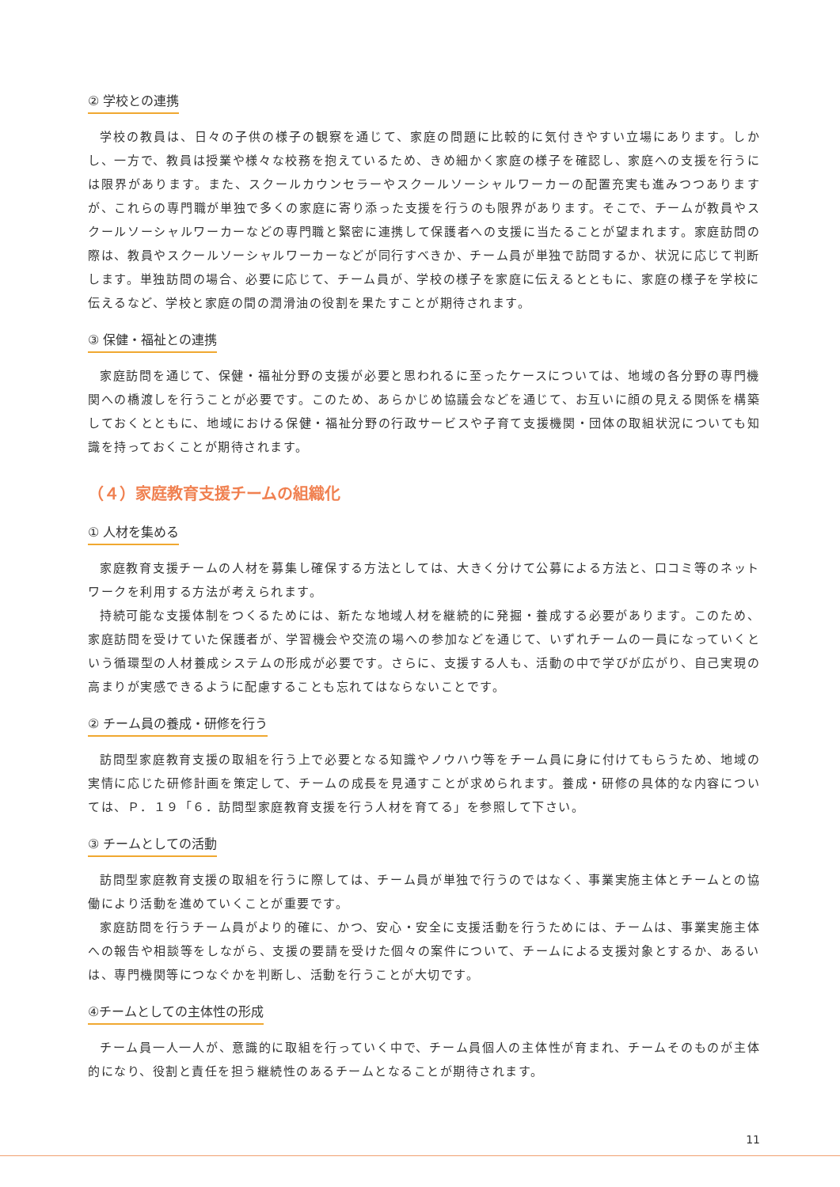② 学校との連携
学校の教員は、日々の子供の様子の観察を通じて、家庭の問題に比較的に気付きやすい立場にあります。しかし、一方で、教員は授業や様々な校務を抱えているため、きめ細かく家庭の様子を確認し、家庭への支援を行うには限界があります。また、スクールカウンセラーやスクールソーシャルワーカーの配置充実も進みつつありますが、これらの専門職が単独で多くの家庭に寄り添った支援を行うのも限界があります。そこで、チームが教員やスクールソーシャルワーカーなどの専門職と緊密に連携して保護者への支援に当たることが望まれます。家庭訪問の際は、教員やスクールソーシャルワーカーなどが同行すべきか、チーム員が単独で訪問するか、状況に応じて判断します。単独訪問の場合、必要に応じて、チーム員が、学校の様子を家庭に伝えるとともに、家庭の様子を学校に伝えるなど、学校と家庭の間の潤滑油の役割を果たすことが期待されます。
③ 保健・福祉との連携
家庭訪問を通じて、保健・福祉分野の支援が必要と思われるに至ったケースについては、地域の各分野の専門機関への橋渡しを行うことが必要です。このため、あらかじめ協議会などを通じて、お互いに顔の見える関係を構築しておくとともに、地域における保健・福祉分野の行政サービスや子育て支援機関・団体の取組状況についても知識を持っておくことが期待されます。
（４）家庭教育支援チームの組織化
① 人材を集める
家庭教育支援チームの人材を募集し確保する方法としては、大きく分けて公募による方法と、口コミ等のネットワークを利用する方法が考えられます。
持続可能な支援体制をつくるためには、新たな地域人材を継続的に発掘・養成する必要があります。このため、家庭訪問を受けていた保護者が、学習機会や交流の場への参加などを通じて、いずれチームの一員になっていくという循環型の人材養成システムの形成が必要です。さらに、支援する人も、活動の中で学びが広がり、自己実現の高まりが実感できるように配慮することも忘れてはならないことです。
② チーム員の養成・研修を行う
訪問型家庭教育支援の取組を行う上で必要となる知識やノウハウ等をチーム員に身に付けてもらうため、地域の実情に応じた研修計画を策定して、チームの成長を見通すことが求められます。養成・研修の具体的な内容については、Ｐ．１９「６．訪問型家庭教育支援を行う人材を育てる」を参照して下さい。
③ チームとしての活動
訪問型家庭教育支援の取組を行うに際しては、チーム員が単独で行うのではなく、事業実施主体とチームとの協働により活動を進めていくことが重要です。
家庭訪問を行うチーム員がより的確に、かつ、安心・安全に支援活動を行うためには、チームは、事業実施主体への報告や相談等をしながら、支援の要請を受けた個々の案件について、チームによる支援対象とするか、あるいは、専門機関等につなぐかを判断し、活動を行うことが大切です。
④チームとしての主体性の形成
チーム員一人一人が、意識的に取組を行っていく中で、チーム員個人の主体性が育まれ、チームそのものが主体的になり、役割と責任を担う継続性のあるチームとなることが期待されます。
11